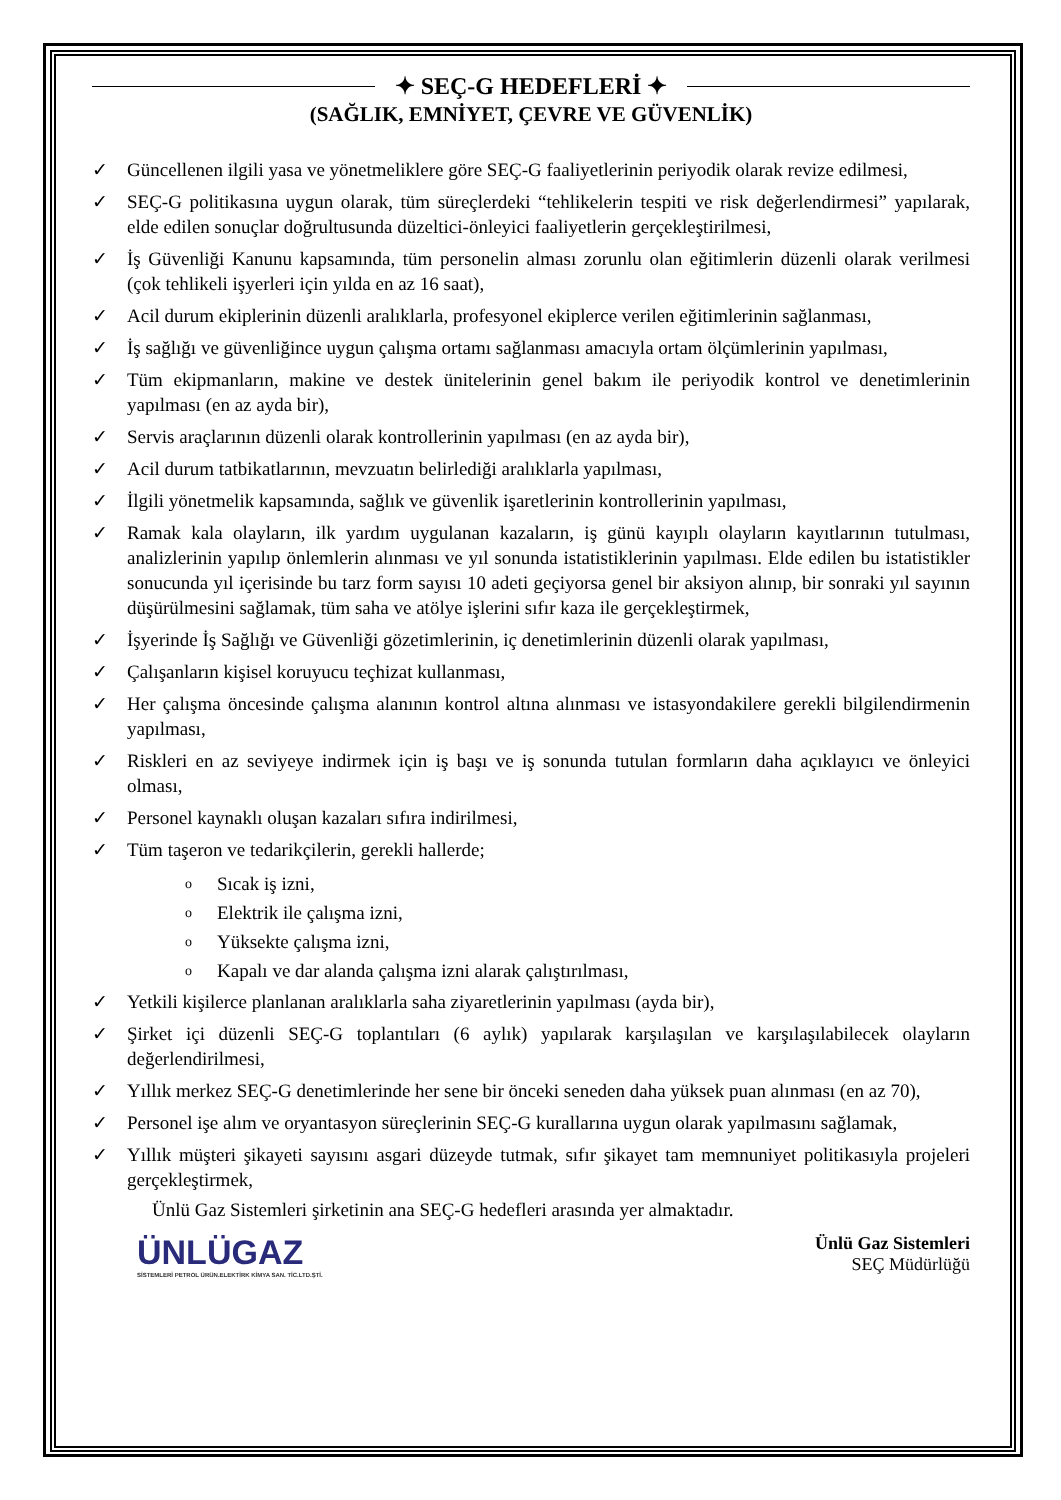✦ SEÇ-G HEDEFLERİ ✦
(SAĞLIK, EMNİYET, ÇEVRE VE GÜVENLİK)
✓ Güncellenen ilgili yasa ve yönetmeliklere göre SEÇ-G faaliyetlerinin periyodik olarak revize edilmesi,
✓ SEÇ-G politikasına uygun olarak, tüm süreçlerdeki “tehlikelerin tespiti ve risk değerlendirmesi” yapılarak, elde edilen sonuçlar doğrultusunda düzeltici-önleyici faaliyetlerin gerçekleştirilmesi,
✓ İş Güvenliği Kanunu kapsamında, tüm personelin alması zorunlu olan eğitimlerin düzenli olarak verilmesi (çok tehlikeli işyerleri için yılda en az 16 saat),
✓ Acil durum ekiplerinin düzenli aralıklarla, profesyonel ekiplerce verilen eğitimlerinin sağlanması,
✓ İş sağlığı ve güvenliğince uygun çalışma ortamı sağlanması amacıyla ortam ölçümlerinin yapılması,
✓ Tüm ekipmanların, makine ve destek ünitelerinin genel bakım ile periyodik kontrol ve denetimlerinin yapılması (en az ayda bir),
✓ Servis araçlarının düzenli olarak kontrollerinin yapılması (en az ayda bir),
✓ Acil durum tatbikatlarının, mevzuatın belirlediği aralıklarla yapılması,
✓ İlgili yönetmelik kapsamında, sağlık ve güvenlik işaretlerinin kontrollerinin yapılması,
✓ Ramak kala olayların, ilk yardım uygulanan kazaların, iş günü kayıplı olayların kayıtlarının tutulması, analizlerinin yapılıp önlemlerin alınması ve yıl sonunda istatistiklerinin yapılması. Elde edilen bu istatistikler sonucunda yıl içerisinde bu tarz form sayısı 10 adeti geçiyorsa genel bir aksiyon alınıp, bir sonraki yıl sayının düşürülmesini sağlamak, tüm saha ve atölye işlerini sıfır kaza ile gerçekleştirmek,
✓ İşyerinde İş Sağlığı ve Güvenliği gözetimlerinin, iç denetimlerinin düzenli olarak yapılması,
✓ Çalışanların kişisel koruyucu teçhizat kullanması,
✓ Her çalışma öncesinde çalışma alanının kontrol altına alınması ve istasyondakilere gerekli bilgilendirmenin yapılması,
✓ Riskleri en az seviyeye indirmek için iş başı ve iş sonunda tutulan formların daha açıklayıcı ve önleyici olması,
✓ Personel kaynaklı oluşan kazaları sıfıra indirilmesi,
✓ Tüm taşeron ve tedarikçilerin, gerekli hallerde;
o Sıcak iş izni,
o Elektrik ile çalışma izni,
o Yüksekte çalışma izni,
o Kapalı ve dar alanda çalışma izni alarak çalıştırılması,
✓ Yetkili kişilerce planlanan aralıklarla saha ziyaretlerinin yapılması (ayda bir),
✓ Şirket içi düzenli SEÇ-G toplantıları (6 aylık) yapılarak karşılaşılan ve karşılaşılabilecek olayların değerlendirilmesi,
✓ Yıllık merkez SEÇ-G denetimlerinde her sene bir önceki seneden daha yüksek puan alınması (en az 70),
✓ Personel işe alım ve oryantasyon süreçlerinin SEÇ-G kurallarına uygun olarak yapılmasını sağlamak,
✓ Yıllık müşteri şikayeti sayısını asgari düzeyde tutmak, sıfır şikayet tam memnuniyet politikasıyla projeleri gerçekleştirmek,
Ünlü Gaz Sistemleri şirketinin ana SEÇ-G hedefleri arasında yer almaktadır.
ÜNLÜGAZ
SİSTEMLERİ PETROL ÜRÜN.ELEKTİRK KİMYA SAN. TİC.LTD.ŞTİ.
Ünlü Gaz Sistemleri
SEÇ Müdürlüğü